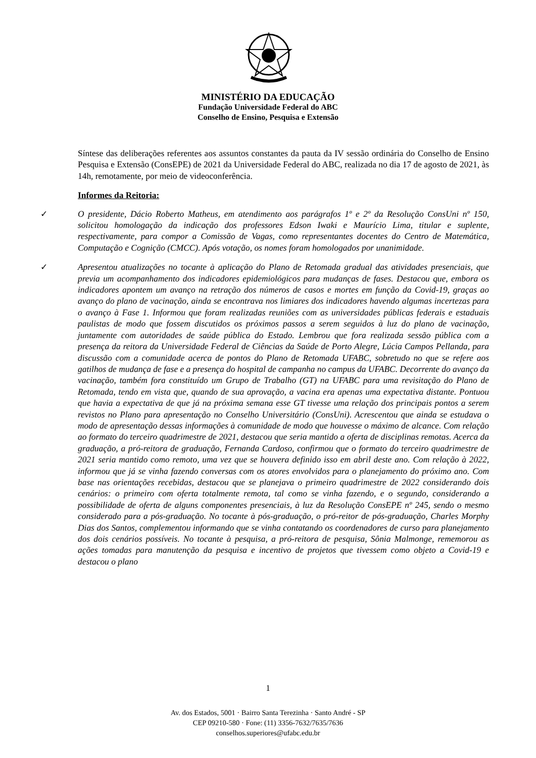MINISTÉRIO DA EDUCAÇÃO
Fundação Universidade Federal do ABC
Conselho de Ensino, Pesquisa e Extensão
Síntese das deliberações referentes aos assuntos constantes da pauta da IV sessão ordinária do Conselho de Ensino Pesquisa e Extensão (ConsEPE) de 2021 da Universidade Federal do ABC, realizada no dia 17 de agosto de 2021, às 14h, remotamente, por meio de videoconferência.
Informes da Reitoria:
✓ O presidente, Dácio Roberto Matheus, em atendimento aos parágrafos 1º e 2º da Resolução ConsUni nº 150, solicitou homologação da indicação dos professores Edson Iwaki e Maurício Lima, titular e suplente, respectivamente, para compor a Comissão de Vagas, como representantes docentes do Centro de Matemática, Computação e Cognição (CMCC). Após votação, os nomes foram homologados por unanimidade.
✓ Apresentou atualizações no tocante à aplicação do Plano de Retomada gradual das atividades presenciais, que previa um acompanhamento dos indicadores epidemiológicos para mudanças de fases. Destacou que, embora os indicadores apontem um avanço na retração dos números de casos e mortes em função da Covid-19, graças ao avanço do plano de vacinação, ainda se encontrava nos limiares dos indicadores havendo algumas incertezas para o avanço à Fase 1. Informou que foram realizadas reuniões com as universidades públicas federais e estaduais paulistas de modo que fossem discutidos os próximos passos a serem seguidos à luz do plano de vacinação, juntamente com autoridades de saúde pública do Estado. Lembrou que fora realizada sessão pública com a presença da reitora da Universidade Federal de Ciências da Saúde de Porto Alegre, Lúcia Campos Pellanda, para discussão com a comunidade acerca de pontos do Plano de Retomada UFABC, sobretudo no que se refere aos gatilhos de mudança de fase e a presença do hospital de campanha no campus da UFABC. Decorrente do avanço da vacinação, também fora constituído um Grupo de Trabalho (GT) na UFABC para uma revisitação do Plano de Retomada, tendo em vista que, quando de sua aprovação, a vacina era apenas uma expectativa distante. Pontuou que havia a expectativa de que já na próxima semana esse GT tivesse uma relação dos principais pontos a serem revistos no Plano para apresentação no Conselho Universitário (ConsUni). Acrescentou que ainda se estudava o modo de apresentação dessas informações à comunidade de modo que houvesse o máximo de alcance. Com relação ao formato do terceiro quadrimestre de 2021, destacou que seria mantido a oferta de disciplinas remotas. Acerca da graduação, a pró-reitora de graduação, Fernanda Cardoso, confirmou que o formato do terceiro quadrimestre de 2021 seria mantido como remoto, uma vez que se houvera definido isso em abril deste ano. Com relação à 2022, informou que já se vinha fazendo conversas com os atores envolvidos para o planejamento do próximo ano. Com base nas orientações recebidas, destacou que se planejava o primeiro quadrimestre de 2022 considerando dois cenários: o primeiro com oferta totalmente remota, tal como se vinha fazendo, e o segundo, considerando a possibilidade de oferta de alguns componentes presenciais, à luz da Resolução ConsEPE nº 245, sendo o mesmo considerado para a pós-graduação. No tocante à pós-graduação, o pró-reitor de pós-graduação, Charles Morphy Dias dos Santos, complementou informando que se vinha contatando os coordenadores de curso para planejamento dos dois cenários possíveis. No tocante à pesquisa, a pró-reitora de pesquisa, Sônia Malmonge, rememorou as ações tomadas para manutenção da pesquisa e incentivo de projetos que tivessem como objeto a Covid-19 e destacou o plano
1
Av. dos Estados, 5001 · Bairro Santa Terezinha · Santo André - SP
CEP 09210-580 · Fone: (11) 3356-7632/7635/7636
conselhos.superiores@ufabc.edu.br